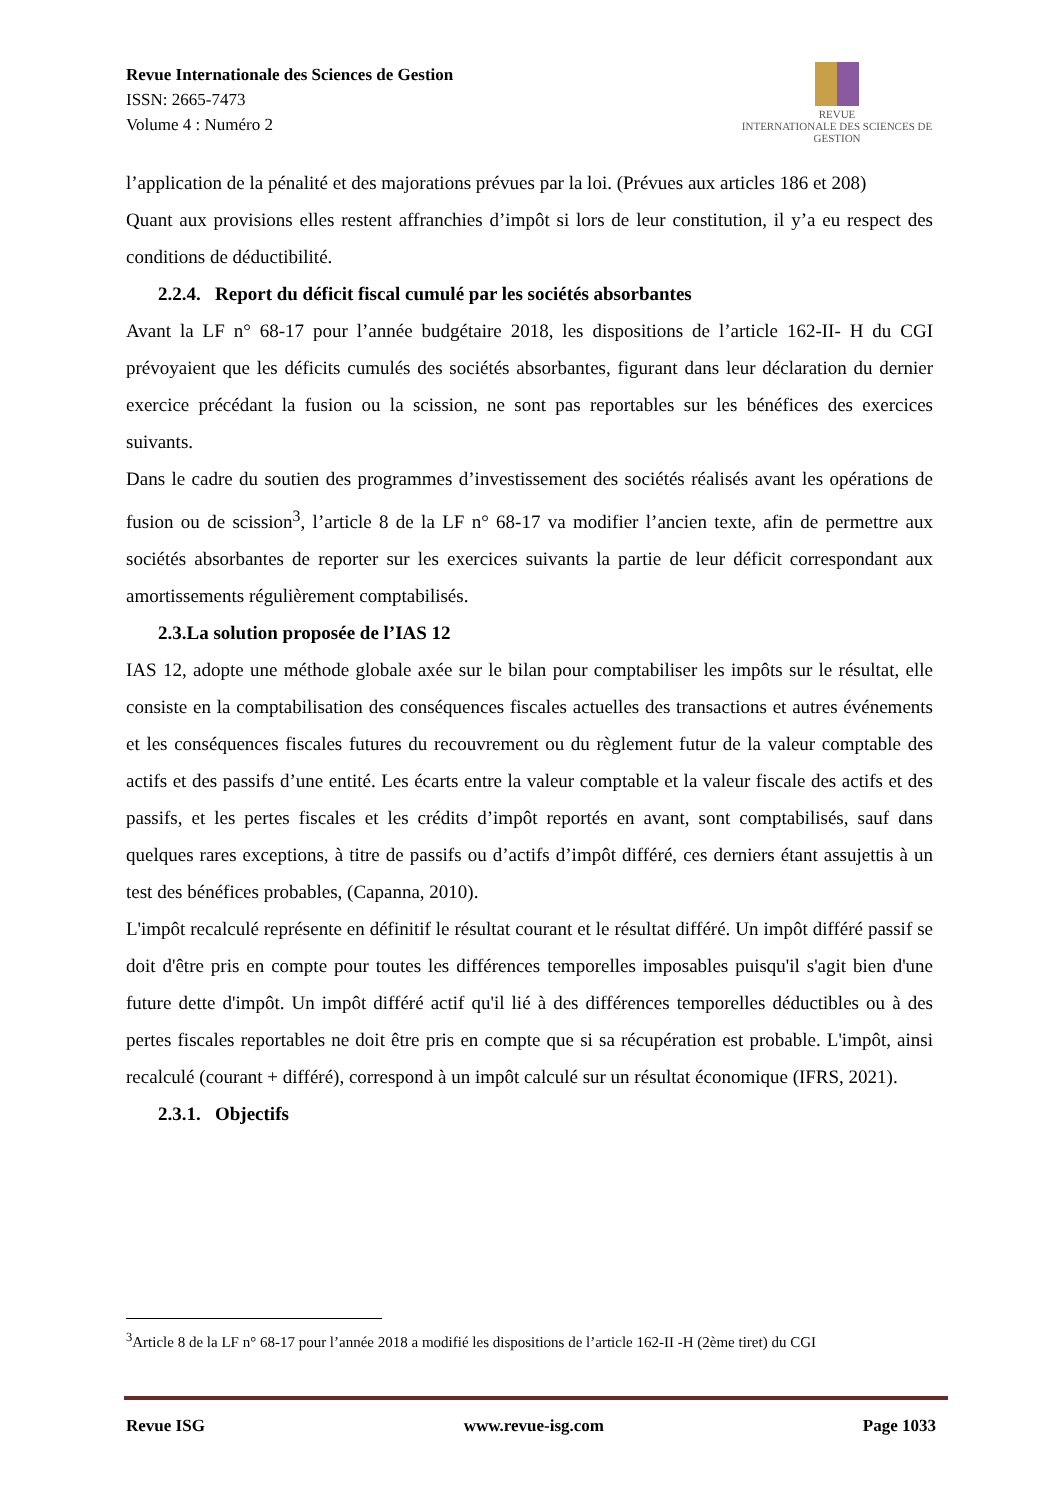Revue Internationale des Sciences de Gestion
ISSN: 2665-7473
Volume 4 : Numéro 2
REVUE
INTERNATIONALE DES SCIENCES DE GESTION
l’application de la pénalité et des majorations prévues par la loi. (Prévues aux articles 186 et 208)
Quant aux provisions elles restent affranchies d’impôt si lors de leur constitution, il y’a eu respect des conditions de déductibilité.
2.2.4. Report du déficit fiscal cumulé par les sociétés absorbantes
Avant la LF n° 68-17 pour l’année budgétaire 2018, les dispositions de l’article 162-II- H du CGI prévoyaient que les déficits cumulés des sociétés absorbantes, figurant dans leur déclaration du dernier exercice précédant la fusion ou la scission, ne sont pas reportables sur les bénéfices des exercices suivants.
Dans le cadre du soutien des programmes d’investissement des sociétés réalisés avant les opérations de fusion ou de scission<sup>3</sup>, l’article 8 de la LF n° 68-17 va modifier l’ancien texte, afin de permettre aux sociétés absorbantes de reporter sur les exercices suivants la partie de leur déficit correspondant aux amortissements régulièrement comptabilisés.
2.3.La solution proposée de l’IAS 12
IAS 12, adopte une méthode globale axée sur le bilan pour comptabiliser les impôts sur le résultat, elle consiste en la comptabilisation des conséquences fiscales actuelles des transactions et autres événements et les conséquences fiscales futures du recouvrement ou du règlement futur de la valeur comptable des actifs et des passifs d’une entité. Les écarts entre la valeur comptable et la valeur fiscale des actifs et des passifs, et les pertes fiscales et les crédits d’impôt reportés en avant, sont comptabilisés, sauf dans quelques rares exceptions, à titre de passifs ou d’actifs d’impôt différé, ces derniers étant assujettis à un test des bénéfices probables, (Capanna, 2010).
L'impôt recalculé représente en définitif le résultat courant et le résultat différé. Un impôt différé passif se doit d'être pris en compte pour toutes les différences temporelles imposables puisqu'il s'agit bien d'une future dette d'impôt. Un impôt différé actif qu'il lié à des différences temporelles déductibles ou à des pertes fiscales reportables ne doit être pris en compte que si sa récupération est probable. L'impôt, ainsi recalculé (courant + différé), correspond à un impôt calculé sur un résultat économique (IFRS, 2021).
2.3.1. Objectifs
<sup>3</sup> Article 8 de la LF n° 68-17 pour l’année 2018 a modifié les dispositions de l’article 162-II -H (2ème tiret) du CGI
Revue ISG www.revue-isg.com Page 1033